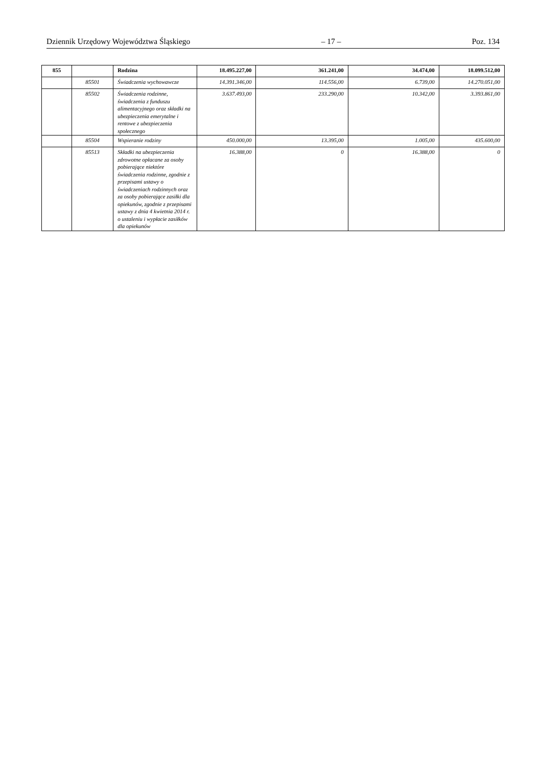Dziennik Urzędowy Województwa Śląskiego – 17 – Poz. 134
| 855 | | Rodzina | 18.495.227,00 | 361.241,00 | 34.474,00 | 18.099.512,00 |
| | 85501 | Świadczenia wychowawcze | 14.391.346,00 | 114.556,00 | 6.739,00 | 14.270.051,00 |
| | 85502 | Świadczenia rodzinne, świadczenia z funduszu alimentacyjnego oraz składki na ubezpieczenia emerytalne i rentowe z ubezpieczenia społecznego | 3.637.493,00 | 233.290,00 | 10.342,00 | 3.393.861,00 |
| | 85504 | Wspieranie rodziny | 450.000,00 | 13.395,00 | 1.005,00 | 435.600,00 |
| | 85513 | Składki na ubezpieczenia zdrowotne opłacane za osoby pobierające niektóre świadczenia rodzinne, zgodnie z przepisami ustawy o świadczeniach rodzinnych oraz za osoby pobierające zasiłki dla opiekunów, zgodnie z przepisami ustawy z dnia 4 kwietnia 2014 r. o ustaleniu i wypłacie zasiłków dla opiekunów | 16.388,00 | 0 | 16.388,00 | 0 |